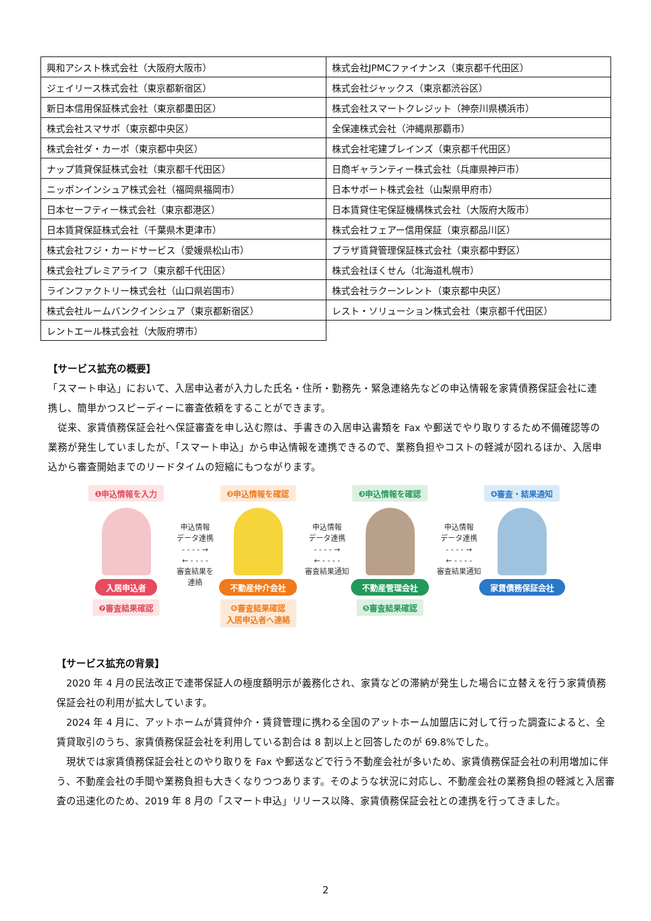| 興和アシスト株式会社（大阪府大阪市） | 株式会社JPMCファイナンス（東京都千代田区） |
| ジェイリース株式会社（東京都新宿区） | 株式会社ジャックス（東京都渋谷区） |
| 新日本信用保証株式会社（東京都墨田区） | 株式会社スマートクレジット（神奈川県横浜市） |
| 株式会社スマサポ（東京都中央区） | 全保連株式会社（沖縄県那覇市） |
| 株式会社ダ・カーポ（東京都中央区） | 株式会社宅建ブレインズ（東京都千代田区） |
| ナップ賃貸保証株式会社（東京都千代田区） | 日商ギャランティー株式会社（兵庫県神戸市） |
| ニッポンインシュア株式会社（福岡県福岡市） | 日本サポート株式会社（山梨県甲府市） |
| 日本セーフティー株式会社（東京都港区） | 日本賃貸住宅保証機構株式会社（大阪府大阪市） |
| 日本賃貸保証株式会社（千葉県木更津市） | 株式会社フェアー信用保証（東京都品川区） |
| 株式会社フジ・カードサービス（愛媛県松山市） | プラザ賃貸管理保証株式会社（東京都中野区） |
| 株式会社プレミアライフ（東京都千代田区） | 株式会社ほくせん（北海道札幌市） |
| ラインファクトリー株式会社（山口県岩国市） | 株式会社ラクーンレント（東京都中央区） |
| 株式会社ルームバンクインシュア（東京都新宿区） | レスト・ソリューション株式会社（東京都千代田区） |
| レントエール株式会社（大阪府堺市） | |
【サービス拡充の概要】
「スマート申込」において、入居申込者が入力した氏名・住所・勤務先・緊急連絡先などの申込情報を家賃債務保証会社に連携し、簡単かつスピーディーに審査依頼をすることができます。
　従来、家賃債務保証会社へ保証審査を申し込む際は、手書きの入居申込書類を Fax や郵送でやり取りするため不備確認等の業務が発生していましたが、「スマート申込」から申込情報を連携できるので、業務負担やコストの軽減が図れるほか、入居申込から審査開始までのリードタイムの短縮にもつながります。
❶申込情報を入力
入居申込者
❼審査結果確認
申込情報
データ連携
- - - - →
← - - - -
審査結果を
連絡
❷申込情報を確認
不動産仲介会社
❻審査結果確認
入居申込者へ連絡
申込情報
データ連携
- - - - →
← - - - -
審査結果通知
❸申込情報を確認
不動産管理会社
❺審査結果確認
申込情報
データ連携
- - - - →
← - - - -
審査結果通知
❹審査・結果通知
家賃債務保証会社
【サービス拡充の背景】
　2020 年 4 月の民法改正で連帯保証人の極度額明示が義務化され、家賃などの滞納が発生した場合に立替えを行う家賃債務保証会社の利用が拡大しています。
　2024 年 4 月に、アットホームが賃貸仲介・賃貸管理に携わる全国のアットホーム加盟店に対して行った調査によると、全賃貸取引のうち、家賃債務保証会社を利用している割合は 8 割以上と回答したのが 69.8%でした。
　現状では家賃債務保証会社とのやり取りを Fax や郵送などで行う不動産会社が多いため、家賃債務保証会社の利用増加に伴う、不動産会社の手間や業務負担も大きくなりつつあります。そのような状況に対応し、不動産会社の業務負担の軽減と入居審査の迅速化のため、2019 年 8 月の「スマート申込」リリース以降、家賃債務保証会社との連携を行ってきました。
2